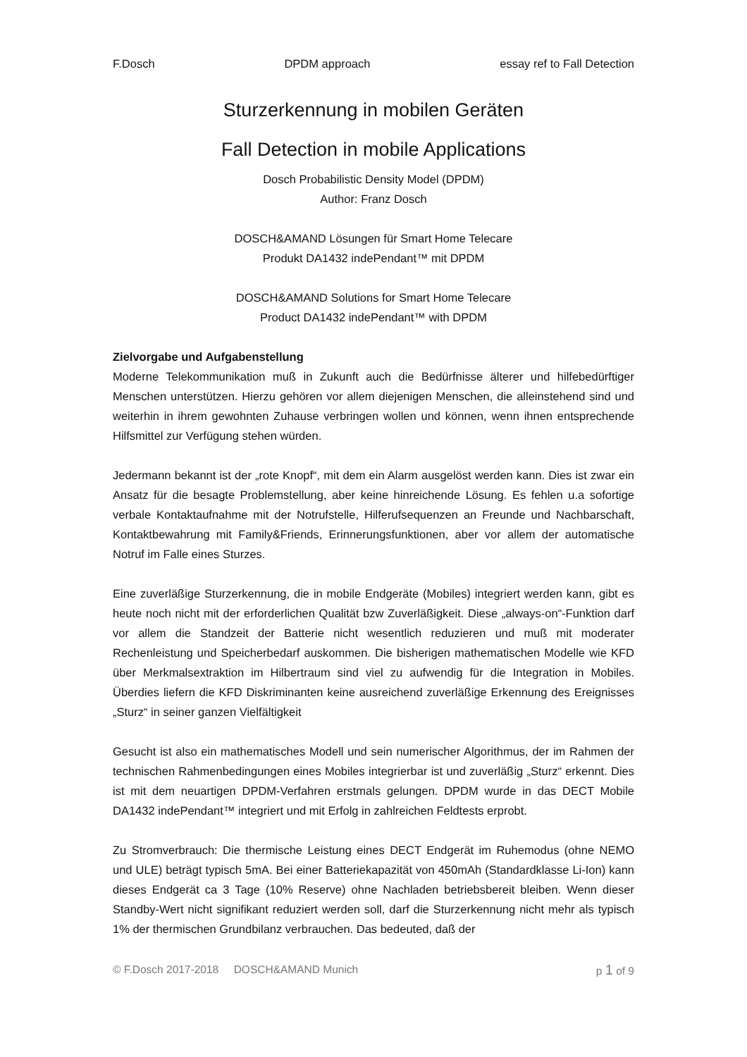F.Dosch DPDM approach essay ref to Fall Detection
Sturzerkennung in mobilen Geräten
Fall Detection in mobile Applications
Dosch Probabilistic Density Model (DPDM)
Author: Franz Dosch
DOSCH&AMAND Lösungen für Smart Home Telecare
Produkt DA1432 indePendant™ mit DPDM
DOSCH&AMAND Solutions for Smart Home Telecare
Product DA1432 indePendant™ with DPDM
Zielvorgabe und Aufgabenstellung
Moderne Telekommunikation muß in Zukunft auch die Bedürfnisse älterer und hilfebedürftiger Menschen unterstützen. Hierzu gehören vor allem diejenigen Menschen, die alleinstehend sind und weiterhin in ihrem gewohnten Zuhause verbringen wollen und können, wenn ihnen entsprechende Hilfsmittel zur Verfügung stehen würden.
Jedermann bekannt ist der „rote Knopf“, mit dem ein Alarm ausgelöst werden kann. Dies ist zwar ein Ansatz für die besagte Problemstellung, aber keine hinreichende Lösung. Es fehlen u.a sofortige verbale Kontaktaufnahme mit der Notrufstelle, Hilferufsequenzen an Freunde und Nachbarschaft, Kontaktbewahrung mit Family&Friends, Erinnerungsfunktionen, aber vor allem der automatische Notruf im Falle eines Sturzes.
Eine zuverläßige Sturzerkennung, die in mobile Endgeräte (Mobiles) integriert werden kann, gibt es heute noch nicht mit der erforderlichen Qualität bzw Zuverläßigkeit. Diese „always-on“-Funktion darf vor allem die Standzeit der Batterie nicht wesentlich reduzieren und muß mit moderater Rechenleistung und Speicherbedarf auskommen. Die bisherigen mathematischen Modelle wie KFD über Merkmalsextraktion im Hilbertraum sind viel zu aufwendig für die Integration in Mobiles. Überdies liefern die KFD Diskriminanten keine ausreichend zuverläßige Erkennung des Ereignisses „Sturz“ in seiner ganzen Vielfältigkeit
Gesucht ist also ein mathematisches Modell und sein numerischer Algorithmus, der im Rahmen der technischen Rahmenbedingungen eines Mobiles integrierbar ist und zuverläßig „Sturz“ erkennt. Dies ist mit dem neuartigen DPDM-Verfahren erstmals gelungen. DPDM wurde in das DECT Mobile DA1432 indePendant™ integriert und mit Erfolg in zahlreichen Feldtests erprobt.
Zu Stromverbrauch: Die thermische Leistung eines DECT Endgerät im Ruhemodus (ohne NEMO und ULE) beträgt typisch 5mA. Bei einer Batteriekapazität von 450mAh (Standardklasse Li-Ion) kann dieses Endgerät ca 3 Tage (10% Reserve) ohne Nachladen betriebsbereit bleiben. Wenn dieser Standby-Wert nicht signifikant reduziert werden soll, darf die Sturzerkennung nicht mehr als typisch 1% der thermischen Grundbilanz verbrauchen. Das bedeuted, daß der
© F.Dosch 2017-2018 DOSCH&AMAND Munich p 1 of 9